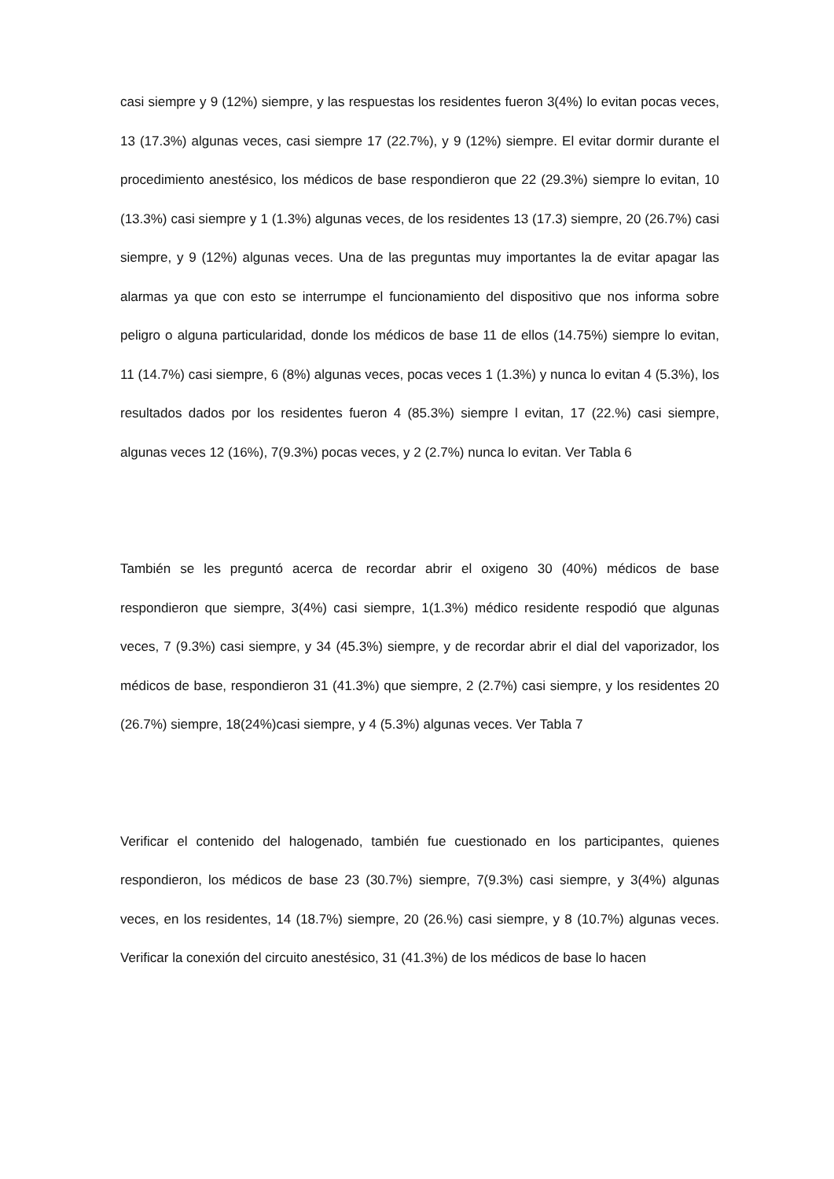casi siempre y 9 (12%) siempre, y las respuestas los residentes fueron 3(4%) lo evitan pocas veces, 13 (17.3%) algunas veces, casi siempre 17 (22.7%), y 9 (12%) siempre. El evitar dormir durante el procedimiento anestésico, los médicos de base respondieron que 22 (29.3%) siempre lo evitan, 10 (13.3%) casi siempre y 1 (1.3%) algunas veces, de los residentes 13 (17.3) siempre, 20 (26.7%) casi siempre, y 9 (12%) algunas veces. Una de las preguntas muy importantes la de evitar apagar las alarmas ya que con esto se interrumpe el funcionamiento del dispositivo que nos informa sobre peligro o alguna particularidad, donde los médicos de base 11 de ellos (14.75%) siempre lo evitan, 11 (14.7%) casi siempre, 6 (8%) algunas veces, pocas veces 1 (1.3%) y nunca lo evitan 4 (5.3%), los resultados dados por los residentes fueron 4 (85.3%) siempre l evitan, 17 (22.%) casi siempre, algunas veces 12 (16%), 7(9.3%) pocas veces, y 2 (2.7%) nunca lo evitan. Ver Tabla 6
También se les preguntó acerca de recordar abrir el oxigeno 30 (40%) médicos de base respondieron que siempre, 3(4%) casi siempre, 1(1.3%) médico residente respodió que algunas veces, 7 (9.3%) casi siempre, y 34 (45.3%) siempre, y de recordar abrir el dial del vaporizador, los médicos de base, respondieron 31 (41.3%) que siempre, 2 (2.7%) casi siempre, y los residentes 20 (26.7%) siempre, 18(24%)casi siempre, y 4 (5.3%) algunas veces. Ver Tabla 7
Verificar el contenido del halogenado, también fue cuestionado en los participantes, quienes respondieron, los médicos de base 23 (30.7%) siempre, 7(9.3%) casi siempre, y 3(4%) algunas veces, en los residentes, 14 (18.7%) siempre, 20 (26.%) casi siempre, y 8 (10.7%) algunas veces. Verificar la conexión del circuito anestésico, 31 (41.3%) de los médicos de base lo hacen